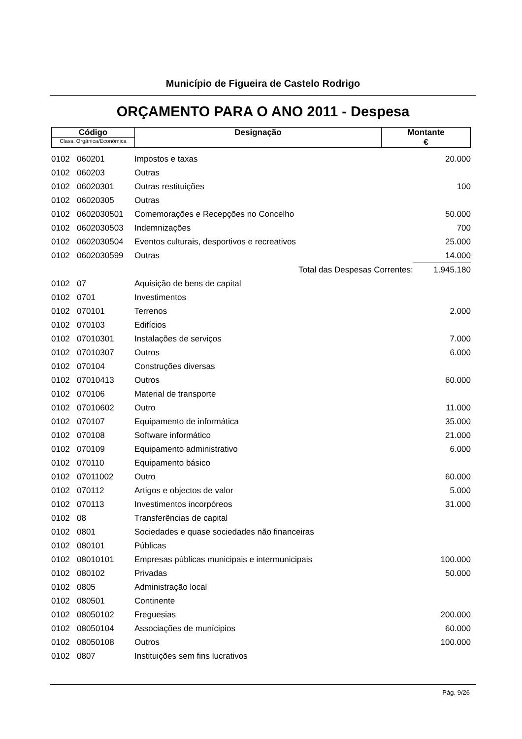Município de Figueira de Castelo Rodrigo
ORÇAMENTO PARA O ANO 2011 - Despesa
| Código Class. Orgânica/Económica | Designação | Montante € |
| 0102 | 060201 | Impostos e taxas | 20.000 |
| 0102 | 060203 | Outras | |
| 0102 | 06020301 | Outras restituições | 100 |
| 0102 | 06020305 | Outras | |
| 0102 | 0602030501 | Comemorações e Recepções no Concelho | 50.000 |
| 0102 | 0602030503 | Indemnizações | 700 |
| 0102 | 0602030504 | Eventos culturais, desportivos e recreativos | 25.000 |
| 0102 | 0602030599 | Outras | 14.000 |
| | | Total das Despesas Correntes: | 1.945.180 |
| 0102 | 07 | Aquisição de bens de capital | |
| 0102 | 0701 | Investimentos | |
| 0102 | 070101 | Terrenos | 2.000 |
| 0102 | 070103 | Edifícios | |
| 0102 | 07010301 | Instalações de serviços | 7.000 |
| 0102 | 07010307 | Outros | 6.000 |
| 0102 | 070104 | Construções diversas | |
| 0102 | 07010413 | Outros | 60.000 |
| 0102 | 070106 | Material de transporte | |
| 0102 | 07010602 | Outro | 11.000 |
| 0102 | 070107 | Equipamento de informática | 35.000 |
| 0102 | 070108 | Software informático | 21.000 |
| 0102 | 070109 | Equipamento administrativo | 6.000 |
| 0102 | 070110 | Equipamento básico | |
| 0102 | 07011002 | Outro | 60.000 |
| 0102 | 070112 | Artigos e objectos de valor | 5.000 |
| 0102 | 070113 | Investimentos incorpóreos | 31.000 |
| 0102 | 08 | Transferências de capital | |
| 0102 | 0801 | Sociedades e quase sociedades não financeiras | |
| 0102 | 080101 | Públicas | |
| 0102 | 08010101 | Empresas públicas municipais e intermunicipais | 100.000 |
| 0102 | 080102 | Privadas | 50.000 |
| 0102 | 0805 | Administração local | |
| 0102 | 080501 | Continente | |
| 0102 | 08050102 | Freguesias | 200.000 |
| 0102 | 08050104 | Associações de munícipios | 60.000 |
| 0102 | 08050108 | Outros | 100.000 |
| 0102 | 0807 | Instituições sem fins lucrativos | |
Pág. 9/26